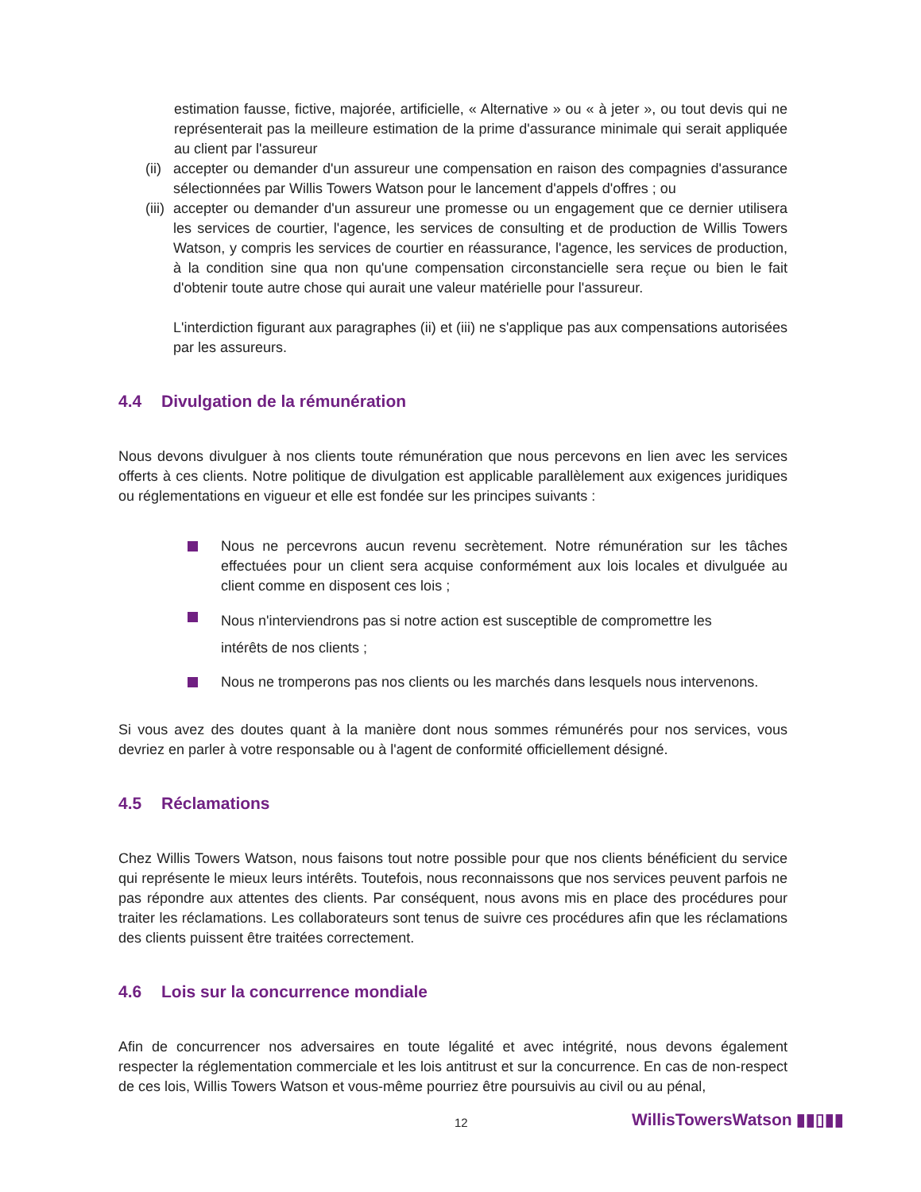estimation fausse, fictive, majorée, artificielle, « Alternative » ou « à jeter », ou tout devis qui ne représenterait pas la meilleure estimation de la prime d'assurance minimale qui serait appliquée au client par l'assureur
(ii)
accepter ou demander d'un assureur une compensation en raison des compagnies d'assurance sélectionnées par Willis Towers Watson pour le lancement d'appels d'offres ; ou
(iii)
accepter ou demander d'un assureur une promesse ou un engagement que ce dernier utilisera les services de courtier, l'agence, les services de consulting et de production de Willis Towers Watson, y compris les services de courtier en réassurance, l'agence, les services de production, à la condition sine qua non qu'une compensation circonstancielle sera reçue ou bien le fait d'obtenir toute autre chose qui aurait une valeur matérielle pour l'assureur.
L'interdiction figurant aux paragraphes (ii) et (iii) ne s'applique pas aux compensations autorisées par les assureurs.
4.4 Divulgation de la rémunération
Nous devons divulguer à nos clients toute rémunération que nous percevons en lien avec les services offerts à ces clients. Notre politique de divulgation est applicable parallèlement aux exigences juridiques ou réglementations en vigueur et elle est fondée sur les principes suivants :
Nous ne percevrons aucun revenu secrètement. Notre rémunération sur les tâches effectuées pour un client sera acquise conformément aux lois locales et divulguée au client comme en disposent ces lois ;
Nous n'interviendrons pas si notre action est susceptible de compromettre les
intérêts de nos clients ;
Nous ne tromperons pas nos clients ou les marchés dans lesquels nous intervenons.
Si vous avez des doutes quant à la manière dont nous sommes rémunérés pour nos services, vous devriez en parler à votre responsable ou à l'agent de conformité officiellement désigné.
4.5 Réclamations
Chez Willis Towers Watson, nous faisons tout notre possible pour que nos clients bénéficient du service qui représente le mieux leurs intérêts. Toutefois, nous reconnaissons que nos services peuvent parfois ne pas répondre aux attentes des clients. Par conséquent, nous avons mis en place des procédures pour traiter les réclamations. Les collaborateurs sont tenus de suivre ces procédures afin que les réclamations des clients puissent être traitées correctement.
4.6 Lois sur la concurrence mondiale
Afin de concurrencer nos adversaires en toute légalité et avec intégrité, nous devons également respecter la réglementation commerciale et les lois antitrust et sur la concurrence. En cas de non-respect de ces lois, Willis Towers Watson et vous-même pourriez être poursuivis au civil ou au pénal,
12 WillisTowersWatson ▮▮▯▮▮